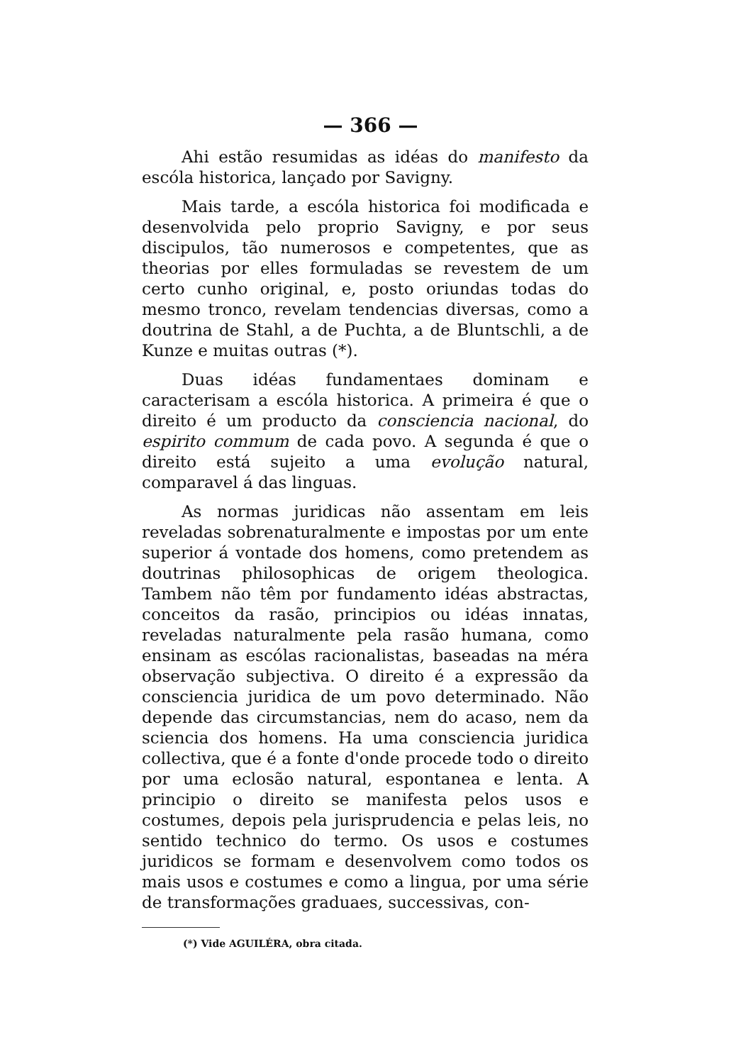— 366 —
Ahi estão resumidas as idéas do manifesto da escóla historica, lançado por Savigny.
Mais tarde, a escóla historica foi modificada e desenvolvida pelo proprio Savigny, e por seus discipulos, tão numerosos e competentes, que as theorias por elles formuladas se revestem de um certo cunho original, e, posto oriundas todas do mesmo tronco, revelam tendencias diversas, como a doutrina de Stahl, a de Puchta, a de Bluntschli, a de Kunze e muitas outras (*).
Duas idéas fundamentaes dominam e caracterisam a escóla historica. A primeira é que o direito é um producto da consciencia nacional, do espirito commum de cada povo. A segunda é que o direito está sujeito a uma evolução natural, comparavel á das linguas.
As normas juridicas não assentam em leis reveladas sobrenaturalmente e impostas por um ente superior á vontade dos homens, como pretendem as doutrinas philosophicas de origem theologica. Tambem não têm por fundamento idéas abstractas, conceitos da rasão, principios ou idéas innatas, reveladas naturalmente pela rasão humana, como ensinam as escólas racionalistas, baseadas na méra observação subjectiva. O direito é a expressão da consciencia juridica de um povo determinado. Não depende das circumstancias, nem do acaso, nem da sciencia dos homens. Ha uma consciencia juridica collectiva, que é a fonte d'onde procede todo o direito por uma eclosão natural, espontanea e lenta. A principio o direito se manifesta pelos usos e costumes, depois pela jurisprudencia e pelas leis, no sentido technico do termo. Os usos e costumes juridicos se formam e desenvolvem como todos os mais usos e costumes e como a lingua, por uma série de transformações graduaes, successivas, con-
(*) Vide AGUILÉRA, obra citada.